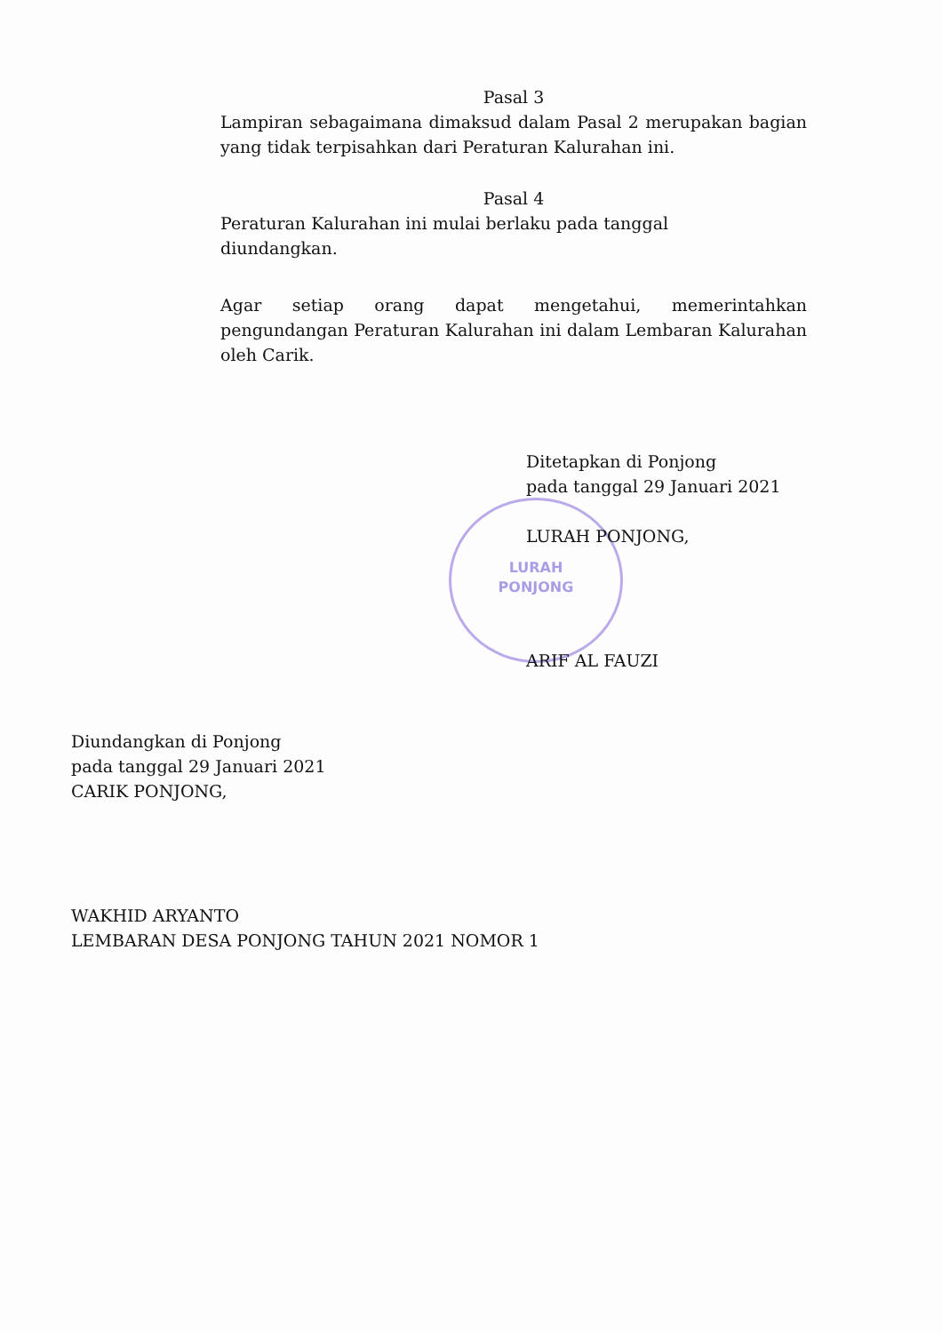Pasal 3
Lampiran sebagaimana dimaksud dalam Pasal 2 merupakan bagian yang tidak terpisahkan dari Peraturan Kalurahan ini.
Pasal 4
Peraturan Kalurahan ini mulai berlaku pada tanggal
diundangkan.
Agar setiap orang dapat mengetahui, memerintahkan pengundangan Peraturan Kalurahan ini dalam Lembaran Kalurahan oleh Carik.
LURAH
PONJONG
Ditetapkan di Ponjong
pada tanggal 29 Januari 2021
LURAH PONJONG,
ARIF AL FAUZI
Diundangkan di Ponjong
pada tanggal 29 Januari 2021
CARIK PONJONG,
WAKHID ARYANTO
LEMBARAN DESA PONJONG TAHUN 2021 NOMOR 1